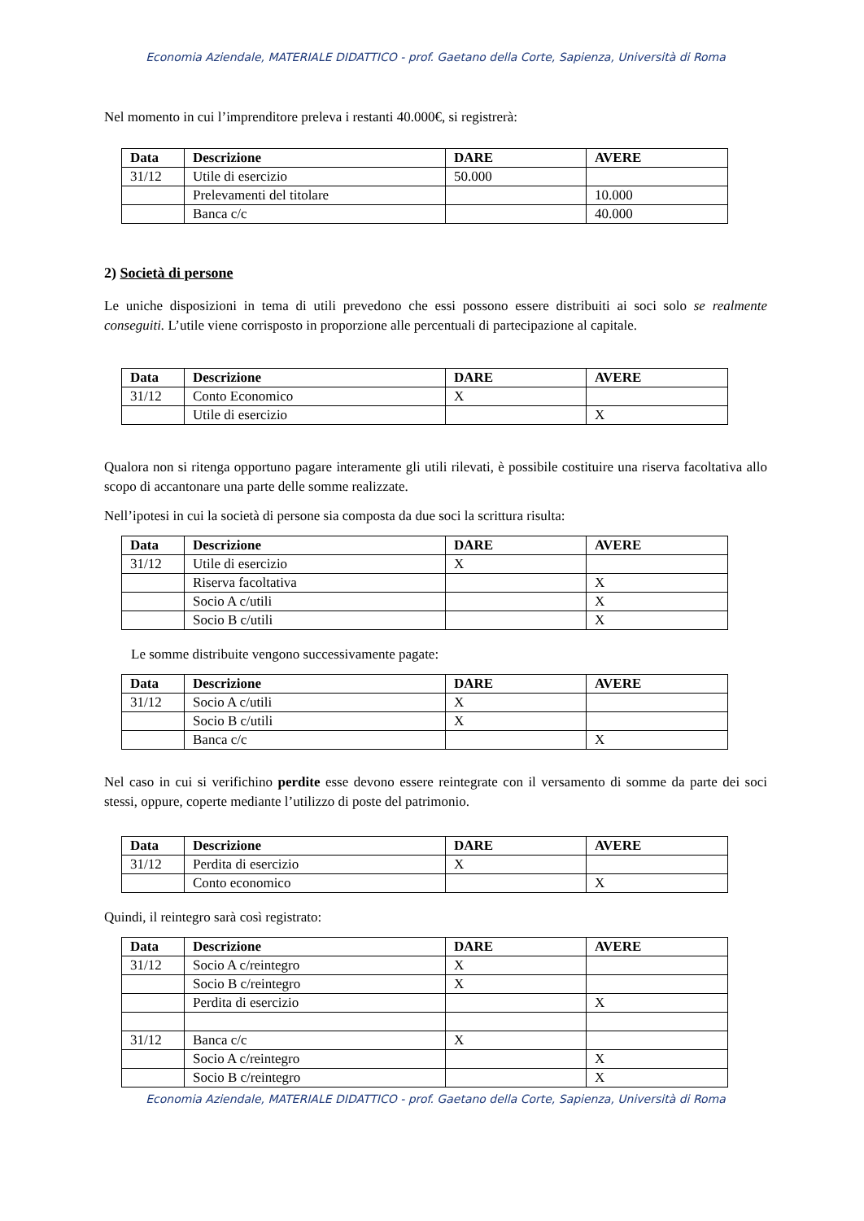Economia Aziendale, MATERIALE DIDATTICO - prof. Gaetano della Corte, Sapienza, Università di Roma
Nel momento in cui l’imprenditore preleva i restanti 40.000€, si registrerà:
| Data | Descrizione | DARE | AVERE |
| --- | --- | --- | --- |
| 31/12 | Utile di esercizio | 50.000 | |
| | Prelevamenti del titolare | | 10.000 |
| | Banca c/c | | 40.000 |
2) Società di persone
Le uniche disposizioni in tema di utili prevedono che essi possono essere distribuiti ai soci solo se realmente conseguiti. L’utile viene corrisposto in proporzione alle percentuali di partecipazione al capitale.
| Data | Descrizione | DARE | AVERE |
| --- | --- | --- | --- |
| 31/12 | Conto Economico | X | |
| | Utile di esercizio | | X |
Qualora non si ritenga opportuno pagare interamente gli utili rilevati, è possibile costituire una riserva facoltativa allo scopo di accantonare una parte delle somme realizzate.
Nell’ipotesi in cui la società di persone sia composta da due soci la scrittura risulta:
| Data | Descrizione | DARE | AVERE |
| --- | --- | --- | --- |
| 31/12 | Utile di esercizio | X | |
| | Riserva facoltativa | | X |
| | Socio A c/utili | | X |
| | Socio B c/utili | | X |
Le somme distribuite vengono successivamente pagate:
| Data | Descrizione | DARE | AVERE |
| --- | --- | --- | --- |
| 31/12 | Socio A c/utili | X | |
| | Socio B c/utili | X | |
| | Banca c/c | | X |
Nel caso in cui si verifichino perdite esse devono essere reintegrate con il versamento di somme da parte dei soci stessi, oppure, coperte mediante l’utilizzo di poste del patrimonio.
| Data | Descrizione | DARE | AVERE |
| --- | --- | --- | --- |
| 31/12 | Perdita di esercizio | X | |
| | Conto economico | | X |
Quindi, il reintegro sarà così registrato:
| Data | Descrizione | DARE | AVERE |
| --- | --- | --- | --- |
| 31/12 | Socio A c/reintegro | X | |
| | Socio B c/reintegro | X | |
| | Perdita di esercizio | | X |
| 31/12 | Banca c/c | X | |
| | Socio A c/reintegro | | X |
| | Socio B c/reintegro | | X |
Economia Aziendale, MATERIALE DIDATTICO - prof. Gaetano della Corte, Sapienza, Università di Roma